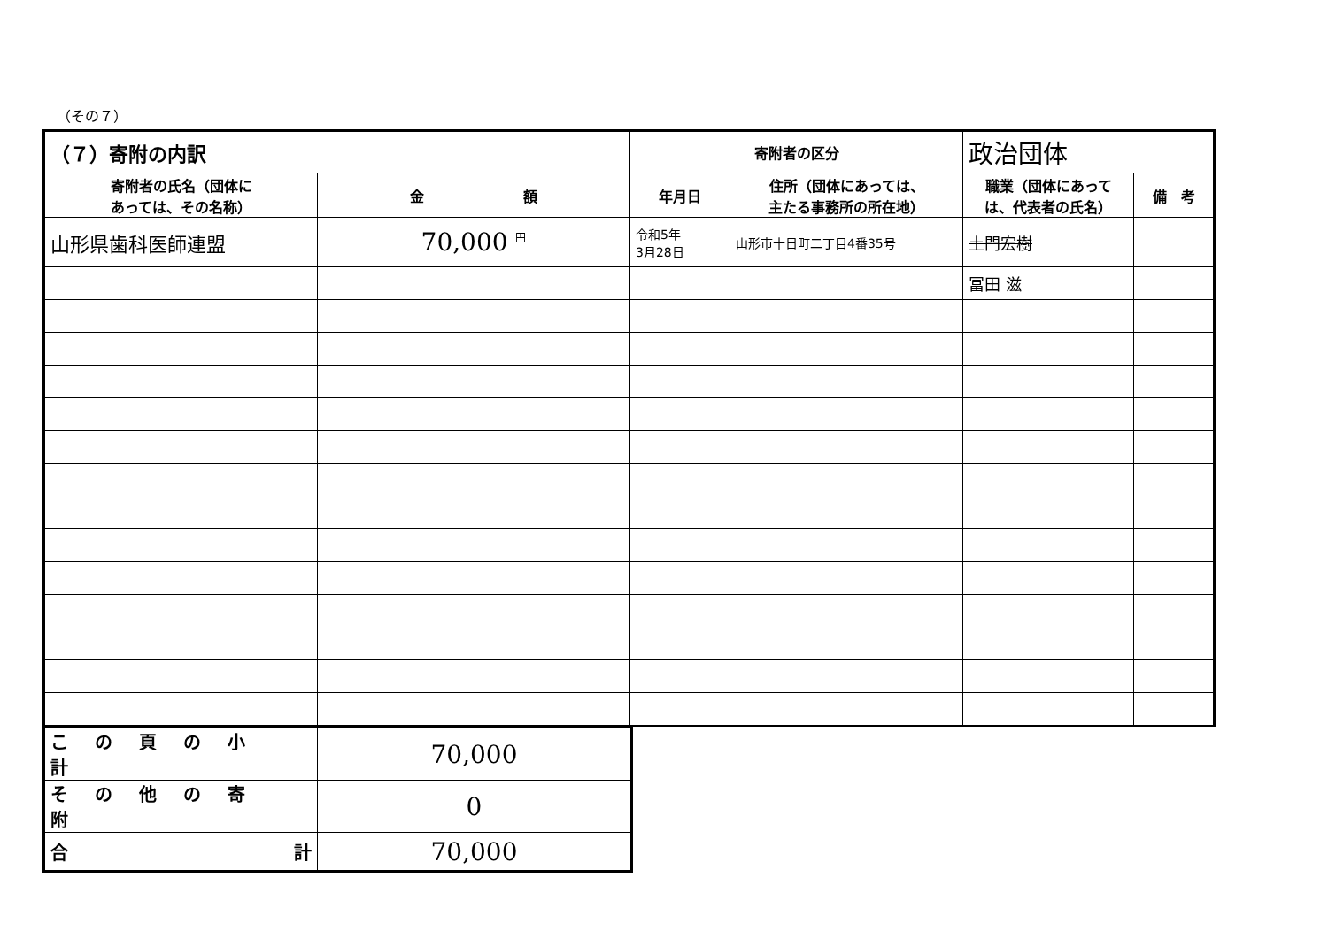（その７）
| （７）寄附の内訳 | | 寄附者の区分 | | 政治団体 | |
| 寄附者の氏名（団体に あっては、その名称） | 金 額 | 年月日 | 住所（団体にあっては、 主たる事務所の所在地） | 職業（団体にあって は、代表者の氏名） | 備 考 |
| 山形県歯科医師連盟 | 70,000 <sup>円</sup> | 令和5年 3月28日 | 山形市十日町二丁目4番35号 | 土門宏樹 | |
| | | | | 冨田 滋 | |
| この頁の小計 | 70,000 |
| その他の寄附 | 0 |
| 合 計 | 70,000 |